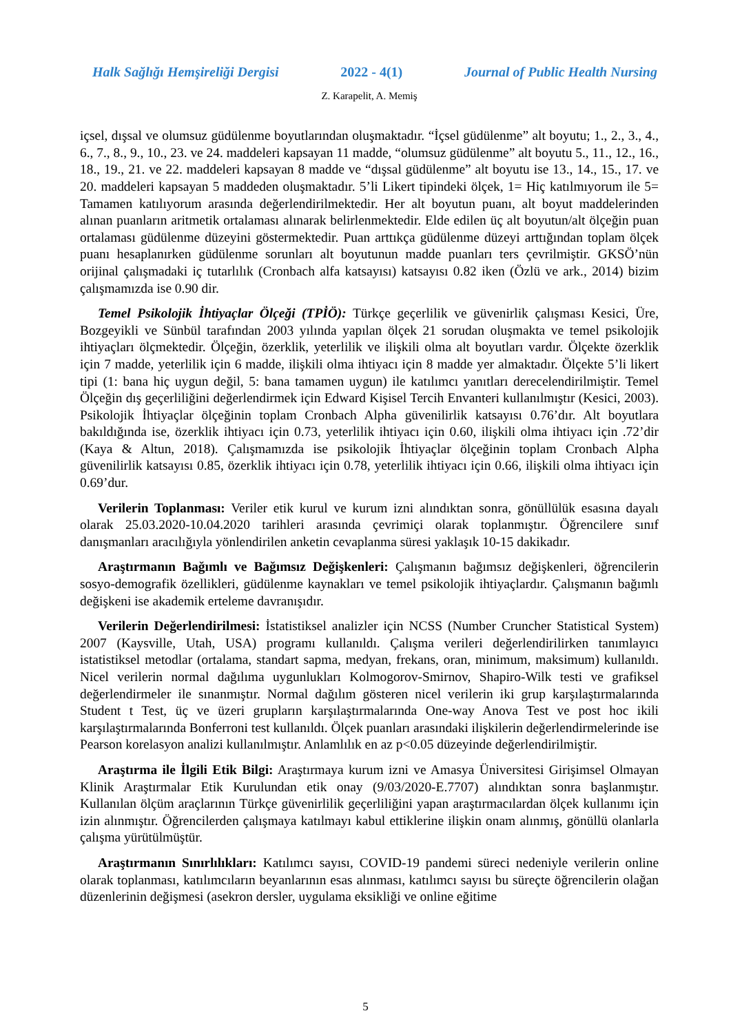Halk Sağlığı Hemşireliği Dergisi 2022 - 4(1) Journal of Public Health Nursing
Z. Karapelit, A. Memiş
içsel, dışsal ve olumsuz güdülenme boyutlarından oluşmaktadır. “İçsel güdülenme” alt boyutu; 1., 2., 3., 4., 6., 7., 8., 9., 10., 23. ve 24. maddeleri kapsayan 11 madde, “olumsuz güdülenme” alt boyutu 5., 11., 12., 16., 18., 19., 21. ve 22. maddeleri kapsayan 8 madde ve “dışsal güdülenme” alt boyutu ise 13., 14., 15., 17. ve 20. maddeleri kapsayan 5 maddeden oluşmaktadır. 5’li Likert tipindeki ölçek, 1= Hiç katılmıyorum ile 5= Tamamen katılıyorum arasında değerlendirilmektedir. Her alt boyutun puanı, alt boyut maddelerinden alınan puanların aritmetik ortalaması alınarak belirlenmektedir. Elde edilen üç alt boyutun/alt ölçeğin puan ortalaması güdülenme düzeyini göstermektedir. Puan arttıkça güdülenme düzeyi arttığından toplam ölçek puanı hesaplanırken güdülenme sorunları alt boyutunun madde puanları ters çevrilmiştir. GKSÖ’nün orijinal çalışmadaki iç tutarlılık (Cronbach alfa katsayısı) katsayısı 0.82 iken (Özlü ve ark., 2014) bizim çalışmamızda ise 0.90 dir.
Temel Psikolojik İhtiyaçlar Ölçeği (TPİÖ): Türkçe geçerlilik ve güvenirlik çalışması Kesici, Üre, Bozgeyikli ve Sünbül tarafından 2003 yılında yapılan ölçek 21 sorudan oluşmakta ve temel psikolojik ihtiyaçları ölçmektedir. Ölçeğin, özerklik, yeterlilik ve ilişkili olma alt boyutları vardır. Ölçekte özerklik için 7 madde, yeterlilik için 6 madde, ilişkili olma ihtiyacı için 8 madde yer almaktadır. Ölçekte 5’li likert tipi (1: bana hiç uygun değil, 5: bana tamamen uygun) ile katılımcı yanıtları derecelendirilmiştir. Temel Ölçeğin dış geçerliliğini değerlendirmek için Edward Kişisel Tercih Envanteri kullanılmıştır (Kesici, 2003). Psikolojik İhtiyaçlar ölçeğinin toplam Cronbach Alpha güvenilirlik katsayısı 0.76’dır. Alt boyutlara bakıldığında ise, özerklik ihtiyacı için 0.73, yeterlilik ihtiyacı için 0.60, ilişkili olma ihtiyacı için .72’dir (Kaya & Altun, 2018). Çalışmamızda ise psikolojik İhtiyaçlar ölçeğinin toplam Cronbach Alpha güvenilirlik katsayısı 0.85, özerklik ihtiyacı için 0.78, yeterlilik ihtiyacı için 0.66, ilişkili olma ihtiyacı için 0.69’dur.
Verilerin Toplanması: Veriler etik kurul ve kurum izni alındıktan sonra, gönüllülük esasına dayalı olarak 25.03.2020-10.04.2020 tarihleri arasında çevrimiçi olarak toplanmıştır. Öğrencilere sınıf danışmanları aracılığıyla yönlendirilen anketin cevaplanma süresi yaklaşık 10-15 dakikadır.
Araştırmanın Bağımlı ve Bağımsız Değişkenleri: Çalışmanın bağımsız değişkenleri, öğrencilerin sosyo-demografik özellikleri, güdülenme kaynakları ve temel psikolojik ihtiyaçlardır. Çalışmanın bağımlı değişkeni ise akademik erteleme davranışıdır.
Verilerin Değerlendirilmesi: İstatistiksel analizler için NCSS (Number Cruncher Statistical System) 2007 (Kaysville, Utah, USA) programı kullanıldı. Çalışma verileri değerlendirilirken tanımlayıcı istatistiksel metodlar (ortalama, standart sapma, medyan, frekans, oran, minimum, maksimum) kullanıldı. Nicel verilerin normal dağılıma uygunlukları Kolmogorov-Smirnov, Shapiro-Wilk testi ve grafiksel değerlendirmeler ile sınanmıştır. Normal dağılım gösteren nicel verilerin iki grup karşılaştırmalarında Student t Test, üç ve üzeri grupların karşılaştırmalarında One-way Anova Test ve post hoc ikili karşılaştırmalarında Bonferroni test kullanıldı. Ölçek puanları arasındaki ilişkilerin değerlendirmelerinde ise Pearson korelasyon analizi kullanılmıştır. Anlamlılık en az p<0.05 düzeyinde değerlendirilmiştir.
Araştırma ile İlgili Etik Bilgi: Araştırmaya kurum izni ve Amasya Üniversitesi Girişimsel Olmayan Klinik Araştırmalar Etik Kurulundan etik onay (9/03/2020-E.7707) alındıktan sonra başlanmıştır. Kullanılan ölçüm araçlarının Türkçe güvenirlilik geçerliliğini yapan araştırmacılardan ölçek kullanımı için izin alınmıştır. Öğrencilerden çalışmaya katılmayı kabul ettiklerine ilişkin onam alınmış, gönüllü olanlarla çalışma yürütülmüştür.
Araştırmanın Sınırlılıkları: Katılımcı sayısı, COVID-19 pandemi süreci nedeniyle verilerin online olarak toplanması, katılımcıların beyanlarının esas alınması, katılımcı sayısı bu süreçte öğrencilerin olağan düzenlerinin değişmesi (asekron dersler, uygulama eksikliği ve online eğitime
5